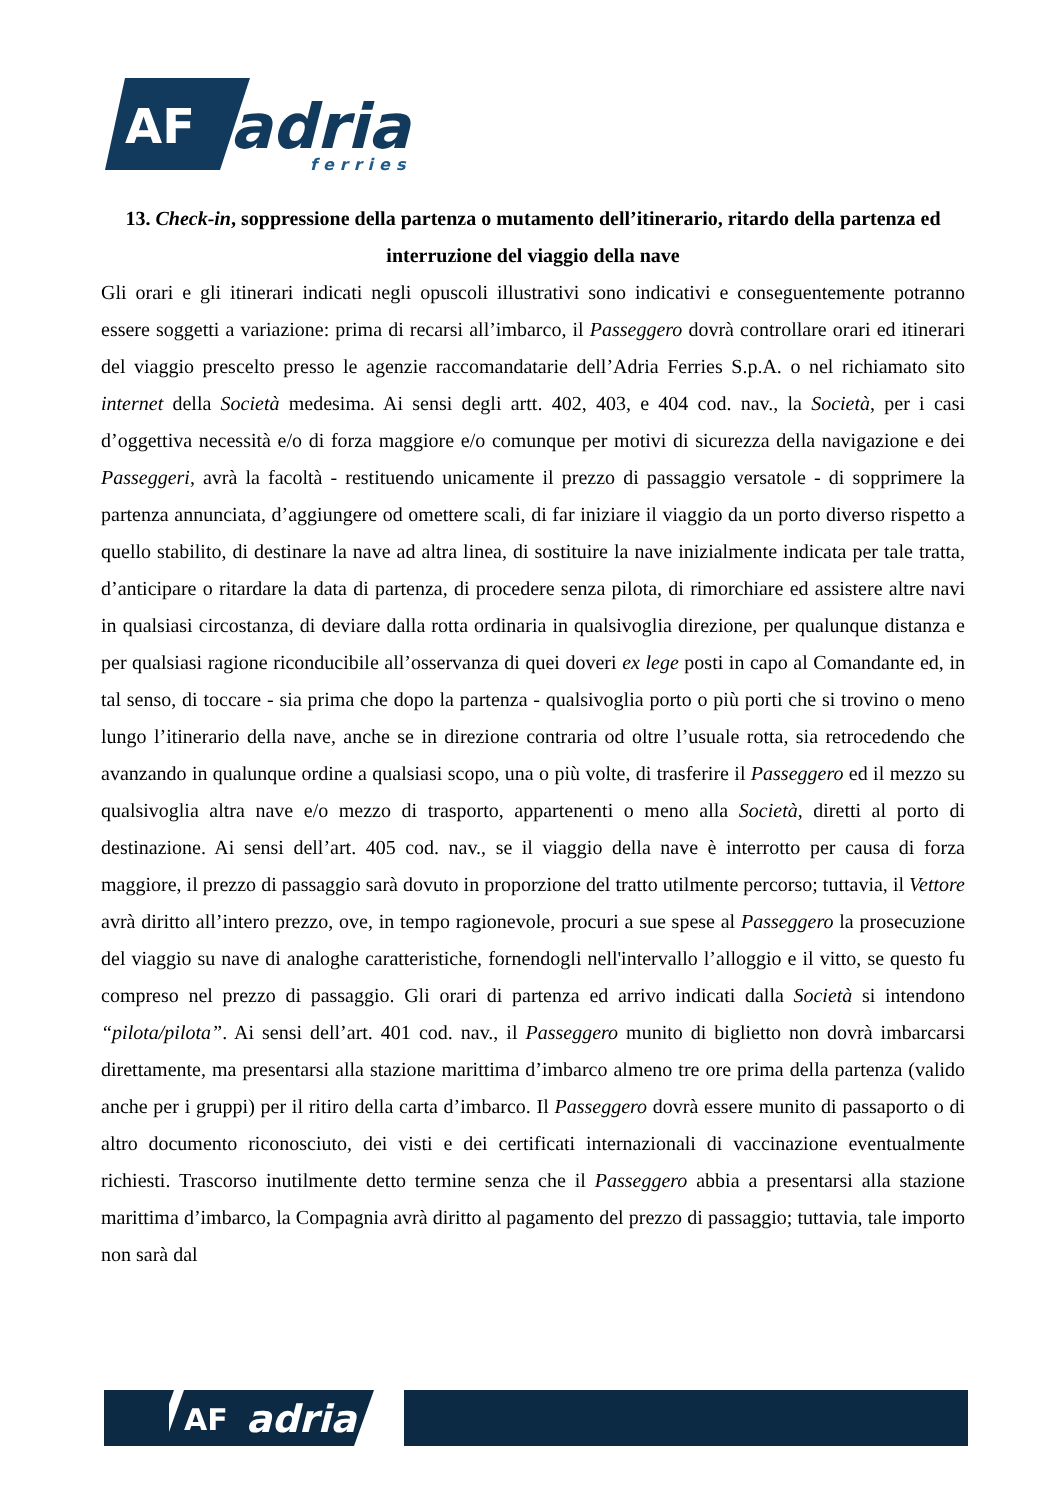AF
adria
ferries
13. Check-in, soppressione della partenza o mutamento dell’itinerario, ritardo della partenza ed interruzione del viaggio della nave
Gli orari e gli itinerari indicati negli opuscoli illustrativi sono indicativi e conseguentemente potranno essere soggetti a variazione: prima di recarsi all’imbarco, il Passeggero dovrà controllare orari ed itinerari del viaggio prescelto presso le agenzie raccomandatarie dell’Adria Ferries S.p.A. o nel richiamato sito internet della Società medesima. Ai sensi degli artt. 402, 403, e 404 cod. nav., la Società, per i casi d’oggettiva necessità e/o di forza maggiore e/o comunque per motivi di sicurezza della navigazione e dei Passeggeri, avrà la facoltà - restituendo unicamente il prezzo di passaggio versatole - di sopprimere la partenza annunciata, d’aggiungere od omettere scali, di far iniziare il viaggio da un porto diverso rispetto a quello stabilito, di destinare la nave ad altra linea, di sostituire la nave inizialmente indicata per tale tratta, d’anticipare o ritardare la data di partenza, di procedere senza pilota, di rimorchiare ed assistere altre navi in qualsiasi circostanza, di deviare dalla rotta ordinaria in qualsivoglia direzione, per qualunque distanza e per qualsiasi ragione riconducibile all’osservanza di quei doveri ex lege posti in capo al Comandante ed, in tal senso, di toccare - sia prima che dopo la partenza - qualsivoglia porto o più porti che si trovino o meno lungo l’itinerario della nave, anche se in direzione contraria od oltre l’usuale rotta, sia retrocedendo che avanzando in qualunque ordine a qualsiasi scopo, una o più volte, di trasferire il Passeggero ed il mezzo su qualsivoglia altra nave e/o mezzo di trasporto, appartenenti o meno alla Società, diretti al porto di destinazione. Ai sensi dell’art. 405 cod. nav., se il viaggio della nave è interrotto per causa di forza maggiore, il prezzo di passaggio sarà dovuto in proporzione del tratto utilmente percorso; tuttavia, il Vettore avrà diritto all’intero prezzo, ove, in tempo ragionevole, procuri a sue spese al Passeggero la prosecuzione del viaggio su nave di analoghe caratteristiche, fornendogli nell'intervallo l’alloggio e il vitto, se questo fu compreso nel prezzo di passaggio. Gli orari di partenza ed arrivo indicati dalla Società si intendono “pilota/pilota”. Ai sensi dell’art. 401 cod. nav., il Passeggero munito di biglietto non dovrà imbarcarsi direttamente, ma presentarsi alla stazione marittima d’imbarco almeno tre ore prima della partenza (valido anche per i gruppi) per il ritiro della carta d’imbarco. Il Passeggero dovrà essere munito di passaporto o di altro documento riconosciuto, dei visti e dei certificati internazionali di vaccinazione eventualmente richiesti. Trascorso inutilmente detto termine senza che il Passeggero abbia a presentarsi alla stazione marittima d’imbarco, la Compagnia avrà diritto al pagamento del prezzo di passaggio; tuttavia, tale importo non sarà dal
AF
adria